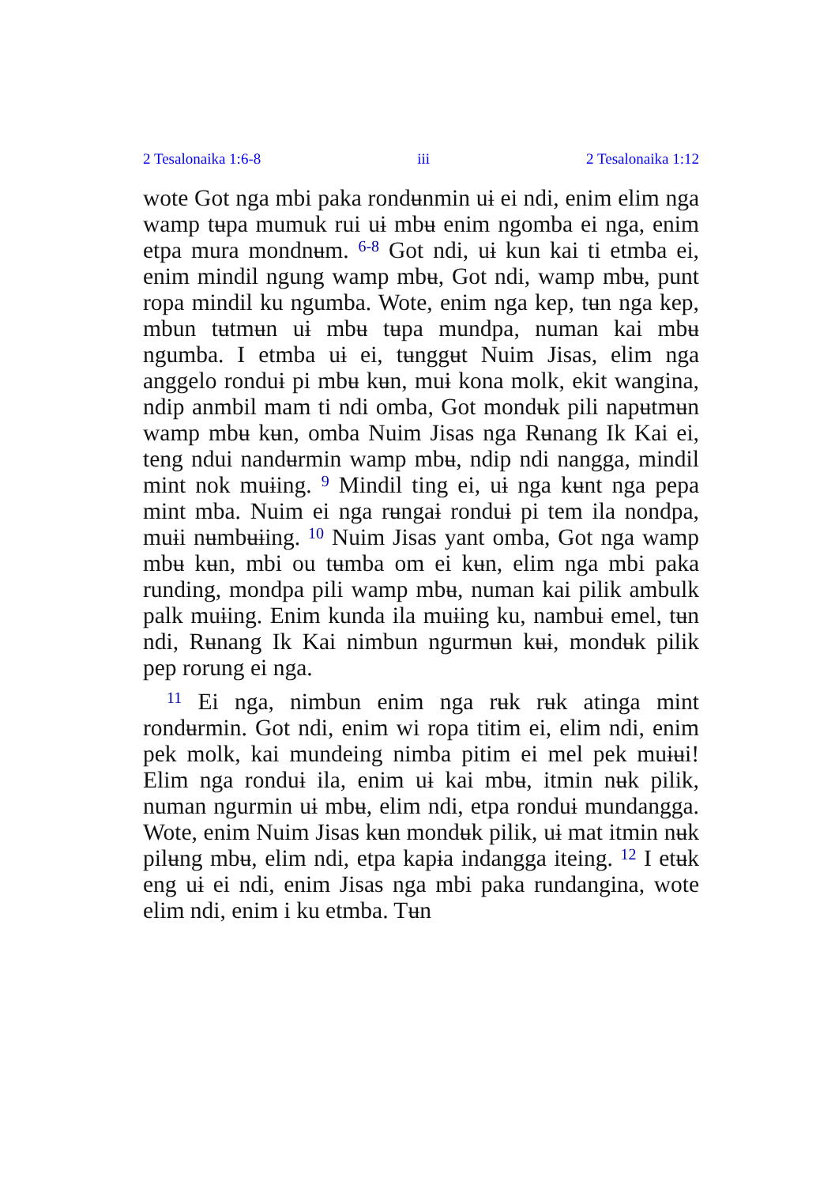2 Tesalonaika 1:6-8 iii 2 Tesalonaika 1:12
wote Got nga mbi paka rondʉnmin uɨ ei ndi, enim elim nga wamp tʉpa mumuk rui uɨ mbʉ enim ngomba ei nga, enim etpa mura mondnʉm. <sup>6-8</sup> Got ndi, uɨ kun kai ti etmba ei, enim mindil ngung wamp mbʉ, Got ndi, wamp mbʉ, punt ropa mindil ku ngumba. Wote, enim nga kep, tʉn nga kep, mbun tʉtmʉn uɨ mbʉ tʉpa mundpa, numan kai mbʉ ngumba. I etmba uɨ ei, tʉnggʉt Nuim Jisas, elim nga anggelo ronduɨ pi mbʉ kʉn, muɨ kona molk, ekit wangina, ndip anmbil mam ti ndi omba, Got mondʉk pili napʉtmʉn wamp mbʉ kʉn, omba Nuim Jisas nga Rʉnang Ik Kai ei, teng ndui nandʉrmin wamp mbʉ, ndip ndi nangga, mindil mint nok muɨing. <sup>9</sup> Mindil ting ei, uɨ nga kʉnt nga pepa mint mba. Nuim ei nga rʉngaɨ ronduɨ pi tem ila nondpa, muɨi nʉmbʉɨing. <sup>10</sup> Nuim Jisas yant omba, Got nga wamp mbʉ kʉn, mbi ou tʉmba om ei kʉn, elim nga mbi paka runding, mondpa pili wamp mbʉ, numan kai pilik ambulk palk muɨing. Enim kunda ila muɨing ku, nambuɨ emel, tʉn ndi, Rʉnang Ik Kai nimbun ngurmʉn kʉɨ, mondʉk pilik pep rorung ei nga.
<sup>11</sup> Ei nga, nimbun enim nga rʉk rʉk atinga mint rondʉrmin. Got ndi, enim wi ropa titim ei, elim ndi, enim pek molk, kai mundeing nimba pitim ei mel pek muɨʉi! Elim nga ronduɨ ila, enim uɨ kai mbʉ, itmin nʉk pilik, numan ngurmin uɨ mbʉ, elim ndi, etpa ronduɨ mundangga. Wote, enim Nuim Jisas kʉn mondʉk pilik, uɨ mat itmin nʉk pilʉng mbʉ, elim ndi, etpa kapɨa indangga iteing. <sup>12</sup> I etʉk eng uɨ ei ndi, enim Jisas nga mbi paka rundangina, wote elim ndi, enim i ku etmba. Tʉn